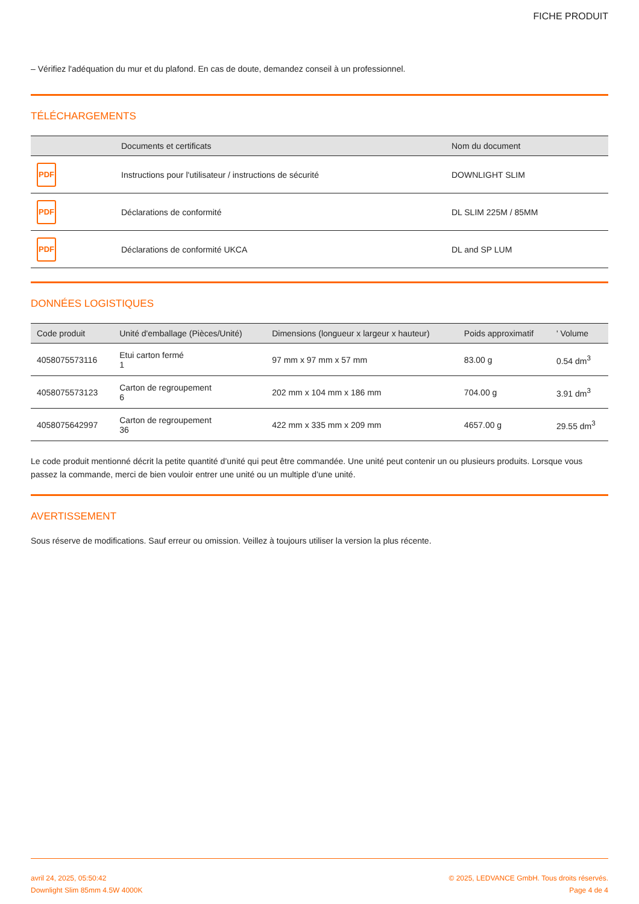FICHE PRODUIT
– Vérifiez l'adéquation du mur et du plafond. En cas de doute, demandez conseil à un professionnel.
TÉLÉCHARGEMENTS
| | Documents et certificats | Nom du document |
| --- | --- | --- |
| PDF | Instructions pour l'utilisateur / instructions de sécurité | DOWNLIGHT SLIM |
| PDF | Déclarations de conformité | DL SLIM 225M / 85MM |
| PDF | Déclarations de conformité UKCA | DL and SP LUM |
DONNÉES LOGISTIQUES
| Code produit | Unité d'emballage (Pièces/Unité) | Dimensions (longueur x largeur x hauteur) | Poids approximatif | ' Volume |
| --- | --- | --- | --- | --- |
| 4058075573116 | Etui carton fermé 1 | 97 mm x 97 mm x 57 mm | 83.00 g | 0.54 dm<sup>3</sup> |
| 4058075573123 | Carton de regroupement 6 | 202 mm x 104 mm x 186 mm | 704.00 g | 3.91 dm<sup>3</sup> |
| 4058075642997 | Carton de regroupement 36 | 422 mm x 335 mm x 209 mm | 4657.00 g | 29.55 dm<sup>3</sup> |
Le code produit mentionné décrit la petite quantité d’unité qui peut être commandée. Une unité peut contenir un ou plusieurs produits. Lorsque vous passez la commande, merci de bien vouloir entrer une unité ou un multiple d’une unité.
AVERTISSEMENT
Sous réserve de modifications. Sauf erreur ou omission. Veillez à toujours utiliser la version la plus récente.
avril 24, 2025, 05:50:42
Downlight Slim 85mm 4.5W 4000K
© 2025, LEDVANCE GmbH. Tous droits réservés.
Page 4 de 4